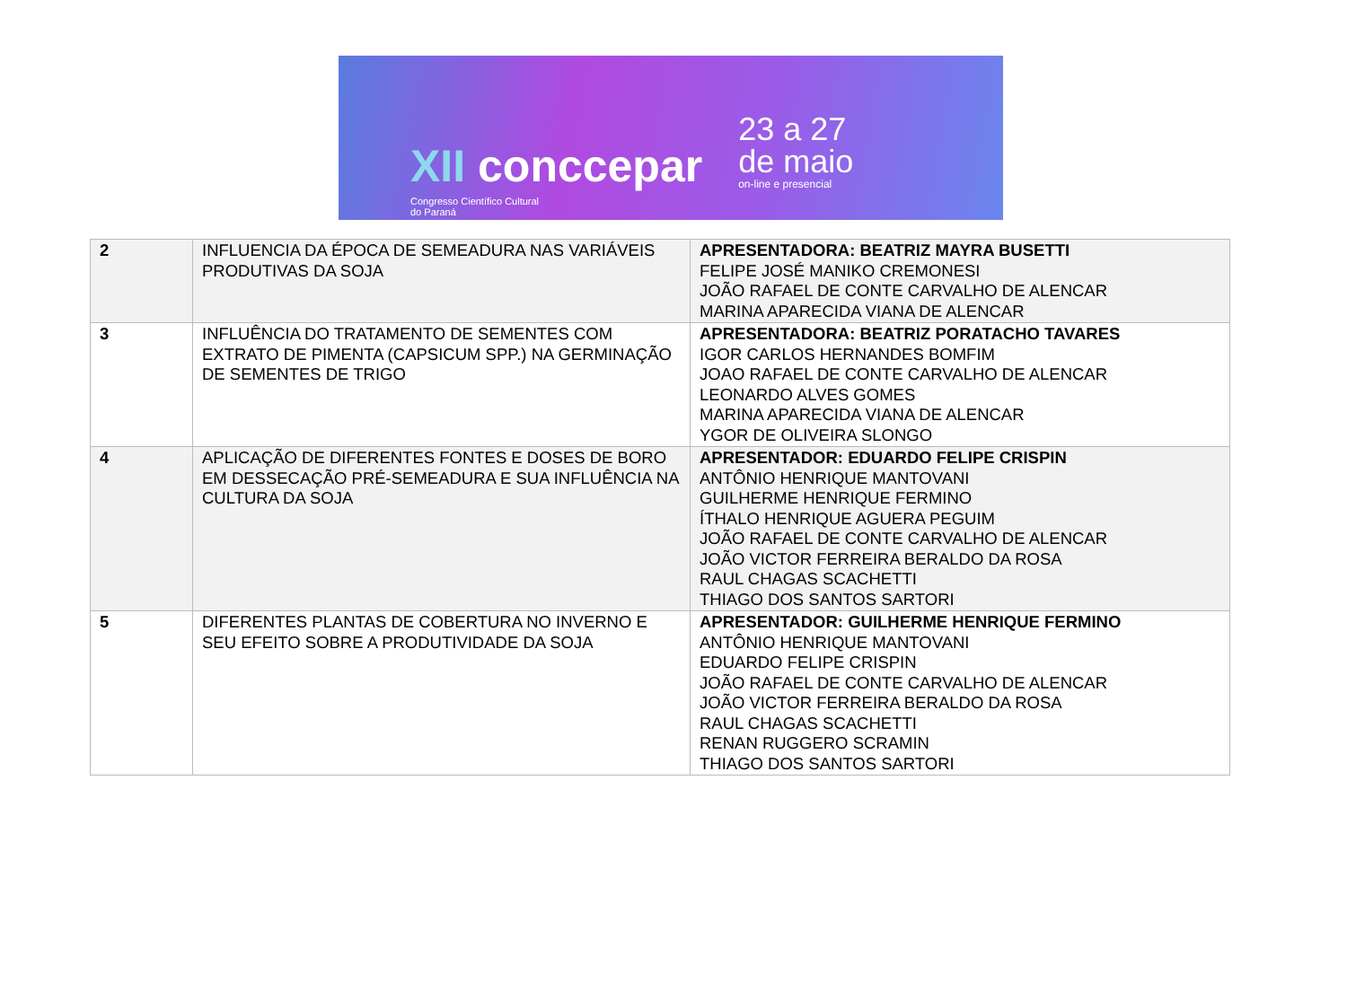XII conccepar
Congresso Científico Cultural
do Paraná
23 a 27
de maio
on-line e presencial
| 2 | INFLUENCIA DA ÉPOCA DE SEMEADURA NAS VARIÁVEIS PRODUTIVAS DA SOJA | APRESENTADORA: BEATRIZ MAYRA BUSETTI FELIPE JOSÉ MANIKO CREMONESI JOÃO RAFAEL DE CONTE CARVALHO DE ALENCAR MARINA APARECIDA VIANA DE ALENCAR |
| 3 | INFLUÊNCIA DO TRATAMENTO DE SEMENTES COM EXTRATO DE PIMENTA (CAPSICUM SPP.) NA GERMINAÇÃO DE SEMENTES DE TRIGO | APRESENTADORA: BEATRIZ PORATACHO TAVARES IGOR CARLOS HERNANDES BOMFIM JOAO RAFAEL DE CONTE CARVALHO DE ALENCAR LEONARDO ALVES GOMES MARINA APARECIDA VIANA DE ALENCAR YGOR DE OLIVEIRA SLONGO |
| 4 | APLICAÇÃO DE DIFERENTES FONTES E DOSES DE BORO EM DESSECAÇÃO PRÉ-SEMEADURA E SUA INFLUÊNCIA NA CULTURA DA SOJA | APRESENTADOR: EDUARDO FELIPE CRISPIN ANTÔNIO HENRIQUE MANTOVANI GUILHERME HENRIQUE FERMINO ÍTHALO HENRIQUE AGUERA PEGUIM JOÃO RAFAEL DE CONTE CARVALHO DE ALENCAR JOÃO VICTOR FERREIRA BERALDO DA ROSA RAUL CHAGAS SCACHETTI THIAGO DOS SANTOS SARTORI |
| 5 | DIFERENTES PLANTAS DE COBERTURA NO INVERNO E SEU EFEITO SOBRE A PRODUTIVIDADE DA SOJA | APRESENTADOR: GUILHERME HENRIQUE FERMINO ANTÔNIO HENRIQUE MANTOVANI EDUARDO FELIPE CRISPIN JOÃO RAFAEL DE CONTE CARVALHO DE ALENCAR JOÃO VICTOR FERREIRA BERALDO DA ROSA RAUL CHAGAS SCACHETTI RENAN RUGGERO SCRAMIN THIAGO DOS SANTOS SARTORI |